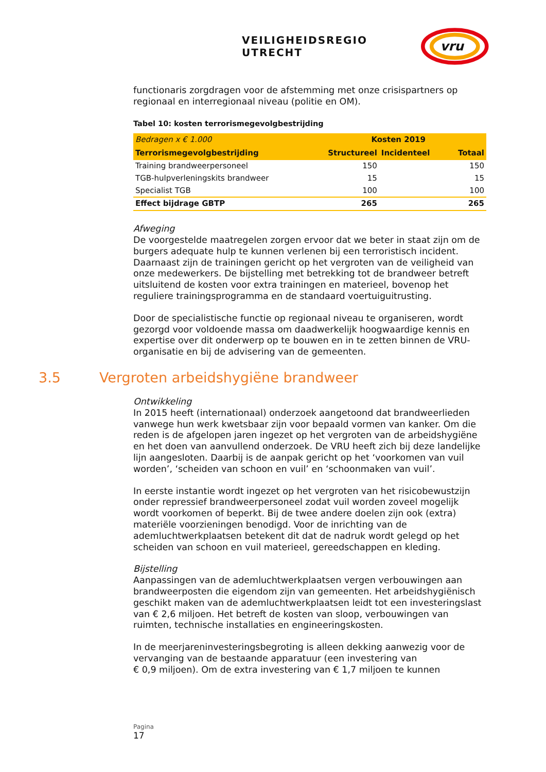VEILIGHEIDSREGIO UTRECHT
vru
functionaris zorgdragen voor de afstemming met onze crisispartners op regionaal en interregionaal niveau (politie en OM).
Tabel 10: kosten terrorismegevolgbestrijding
| Bedragen x € 1.000 | Kosten 2019 | | |
| --- | --- | --- | --- |
| Terrorismegevolgbestrijding | Structureel | Incidenteel | Totaal |
| Training brandweerpersoneel | 150 | | 150 |
| TGB-hulpverleningskits brandweer | 15 | | 15 |
| Specialist TGB | 100 | | 100 |
| Effect bijdrage GBTP | 265 | | 265 |
Afweging
De voorgestelde maatregelen zorgen ervoor dat we beter in staat zijn om de burgers adequate hulp te kunnen verlenen bij een terroristisch incident. Daarnaast zijn de trainingen gericht op het vergroten van de veiligheid van onze medewerkers. De bijstelling met betrekking tot de brandweer betreft uitsluitend de kosten voor extra trainingen en materieel, bovenop het reguliere trainingsprogramma en de standaard voertuiguitrusting.
Door de specialistische functie op regionaal niveau te organiseren, wordt gezorgd voor voldoende massa om daadwerkelijk hoogwaardige kennis en expertise over dit onderwerp op te bouwen en in te zetten binnen de VRU-organisatie en bij de advisering van de gemeenten.
3.5 Vergroten arbeidshygiëne brandweer
Ontwikkeling
In 2015 heeft (internationaal) onderzoek aangetoond dat brandweerlieden vanwege hun werk kwetsbaar zijn voor bepaald vormen van kanker. Om die reden is de afgelopen jaren ingezet op het vergroten van de arbeidshygiëne en het doen van aanvullend onderzoek. De VRU heeft zich bij deze landelijke lijn aangesloten. Daarbij is de aanpak gericht op het ‘voorkomen van vuil worden’, ‘scheiden van schoon en vuil’ en ‘schoonmaken van vuil’.
In eerste instantie wordt ingezet op het vergroten van het risicobewustzijn onder repressief brandweerpersoneel zodat vuil worden zoveel mogelijk wordt voorkomen of beperkt. Bij de twee andere doelen zijn ook (extra) materiële voorzieningen benodigd. Voor de inrichting van de ademluchtwerkplaatsen betekent dit dat de nadruk wordt gelegd op het scheiden van schoon en vuil materieel, gereedschappen en kleding.
Bijstelling
Aanpassingen van de ademluchtwerkplaatsen vergen verbouwingen aan brandweerposten die eigendom zijn van gemeenten. Het arbeidshygiënisch geschikt maken van de ademluchtwerkplaatsen leidt tot een investeringslast van € 2,6 miljoen. Het betreft de kosten van sloop, verbouwingen van ruimten, technische installaties en engineeringskosten.
In de meerjareninvesteringsbegroting is alleen dekking aanwezig voor de vervanging van de bestaande apparatuur (een investering van
€ 0,9 miljoen). Om de extra investering van € 1,7 miljoen te kunnen
Pagina
17